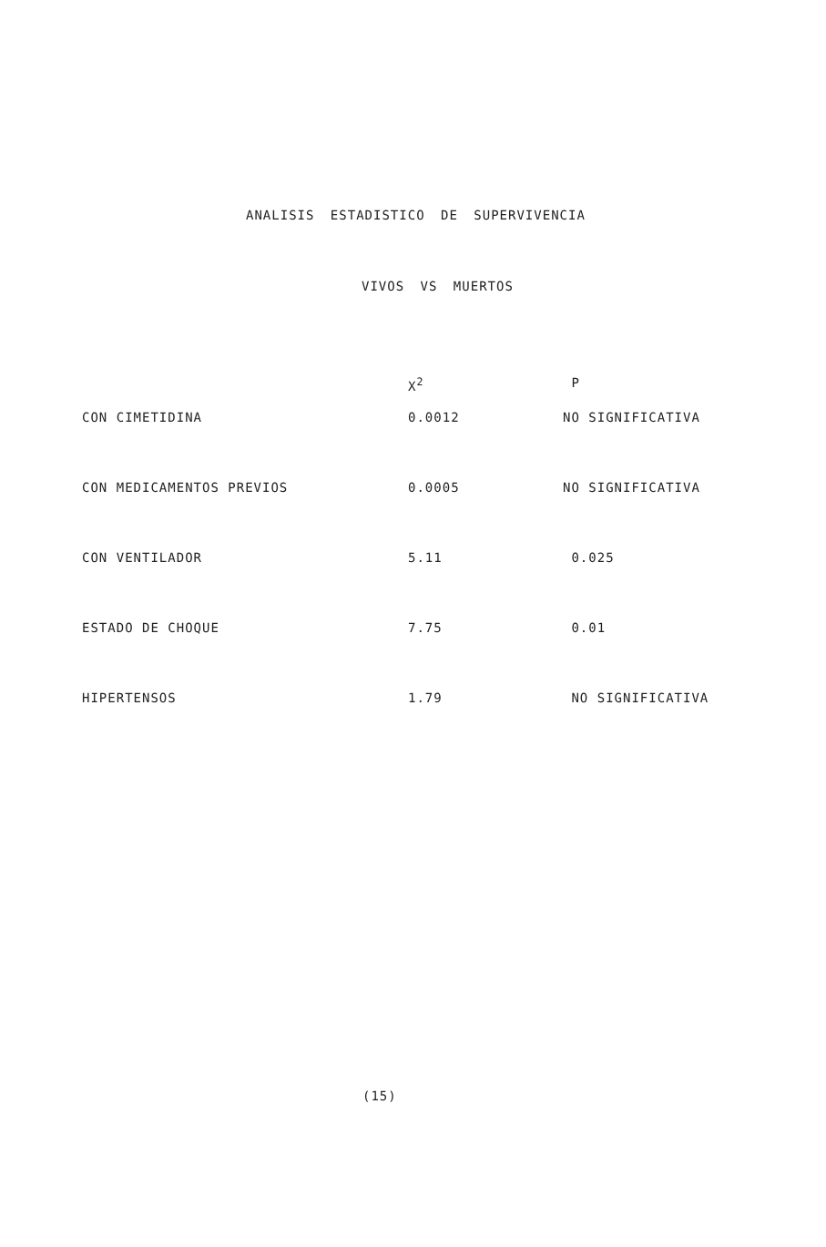ANALISIS ESTADISTICO DE SUPERVIVENCIA
VIVOS VS MUERTOS
| | X<sup>2</sup> | P |
| --- | --- | --- |
| CON CIMETIDINA | 0.0012 | NO SIGNIFICATIVA |
| CON MEDICAMENTOS PREVIOS | 0.0005 | NO SIGNIFICATIVA |
| CON VENTILADOR | 5.11 | 0.025 |
| ESTADO DE CHOQUE | 7.75 | 0.01 |
| HIPERTENSOS | 1.79 | NO SIGNIFICATIVA |
(15)